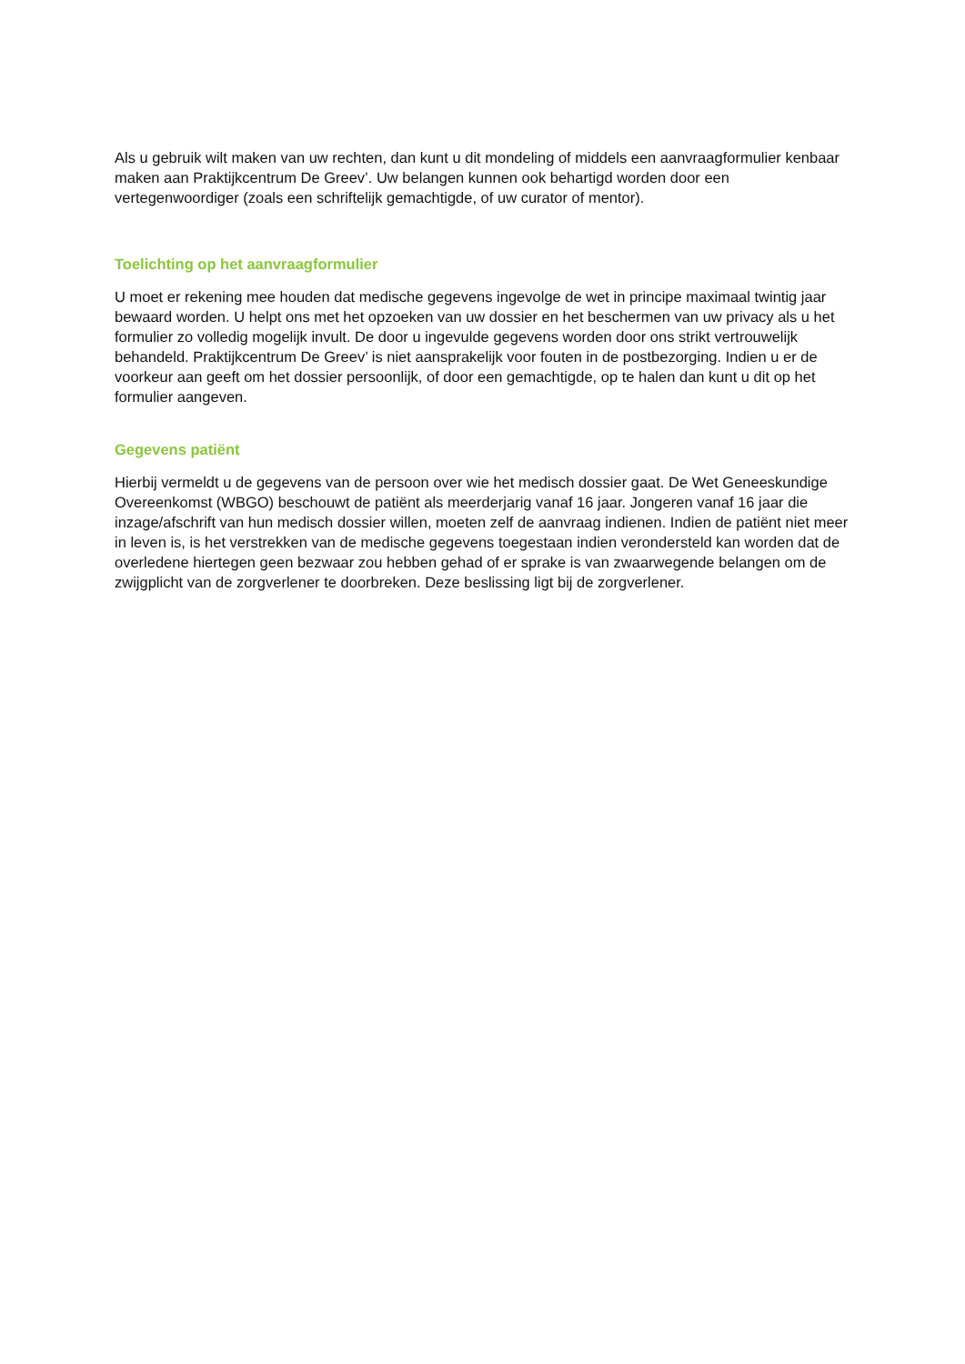Als u gebruik wilt maken van uw rechten, dan kunt u dit mondeling of middels een aanvraagformulier kenbaar maken aan Praktijkcentrum De Greev’. Uw belangen kunnen ook behartigd worden door een vertegenwoordiger (zoals een schriftelijk gemachtigde, of uw curator of mentor).
Toelichting op het aanvraagformulier
U moet er rekening mee houden dat medische gegevens ingevolge de wet in principe maximaal twintig jaar bewaard worden. U helpt ons met het opzoeken van uw dossier en het beschermen van uw privacy als u het formulier zo volledig mogelijk invult. De door u ingevulde gegevens worden door ons strikt vertrouwelijk behandeld. Praktijkcentrum De Greev’ is niet aansprakelijk voor fouten in de postbezorging. Indien u er de voorkeur aan geeft om het dossier persoonlijk, of door een gemachtigde, op te halen dan kunt u dit op het formulier aangeven.
Gegevens patiënt
Hierbij vermeldt u de gegevens van de persoon over wie het medisch dossier gaat. De Wet Geneeskundige Overeenkomst (WBGO) beschouwt de patiënt als meerderjarig vanaf 16 jaar. Jongeren vanaf 16 jaar die inzage/afschrift van hun medisch dossier willen, moeten zelf de aanvraag indienen. Indien de patiënt niet meer in leven is, is het verstrekken van de medische gegevens toegestaan indien verondersteld kan worden dat de overledene hiertegen geen bezwaar zou hebben gehad of er sprake is van zwaarwegende belangen om de zwijgplicht van de zorgverlener te doorbreken. Deze beslissing ligt bij de zorgverlener.